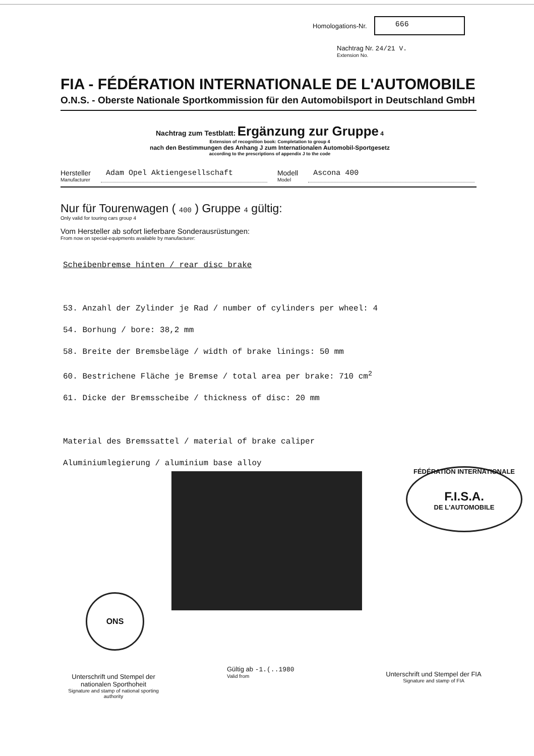Homologations-Nr.
666
Nachtrag Nr. 24/21 V.
Extension No.
FIA - FÉDÉRATION INTERNATIONALE DE L'AUTOMOBILE
O.N.S. - Oberste Nationale Sportkommission für den Automobilsport in Deutschland GmbH
Nachtrag zum Testblatt: Ergänzung zur Gruppe 4
Extension of recognition book: Completation to group 4
nach den Bestimmungen des Anhang J zum Internationalen Automobil-Sportgesetz
according to the prescriptions of appendix J to the code
Hersteller
Manufacturer
Adam Opel Aktiengesellschaft Modell
Model
Ascona 400
Nur für Tourenwagen ( 400 ) Gruppe 4 gültig:
Only valid for touring cars group 4
Vom Hersteller ab sofort lieferbare Sonderausrüstungen:
From now on special-equipments available by manufacturer:
Scheibenbremse hinten / rear disc brake
53. Anzahl der Zylinder je Rad / number of cylinders per wheel: 4
54. Borhung / bore: 38,2 mm
58. Breite der Bremsbeläge / width of brake linings: 50 mm
60. Bestrichene Fläche je Bremse / total area per brake: 710 cm<sup>2</sup>
61. Dicke der Bremsscheibe / thickness of disc: 20 mm
Material des Bremssattel / material of brake caliper
Aluminiumlegierung / aluminium base alloy
FÉDÉRATION INTERNATIONALE
F.I.S.A.
DE L'AUTOMOBILE
ONS
Unterschrift und Stempel der nationalen Sporthoheit
Signature and stamp of national sporting authority
Gültig ab -1.(..1980
Valid from
Unterschrift und Stempel der FIA
Signature and stamp of FIA